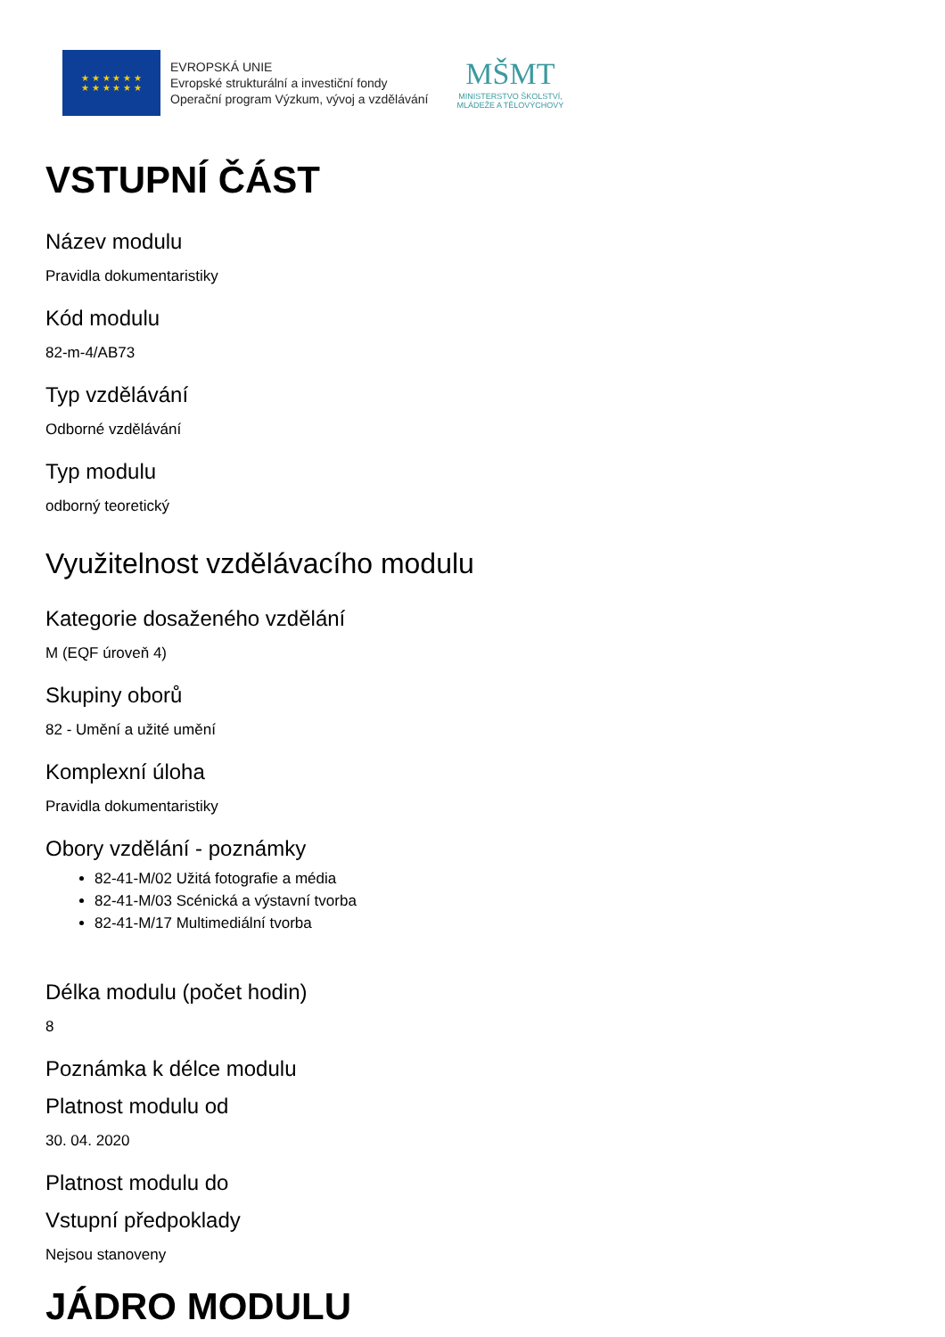★ ★ ★ ★ ★ ★
★ ★ ★ ★ ★ ★
EVROPSKÁ UNIE
Evropské strukturální a investiční fondy
Operační program Výzkum, vývoj a vzdělávání
MŠMT
MINISTERSTVO ŠKOLSTVÍ,
MLÁDEŽE A TĚLOVÝCHOVY
VSTUPNÍ ČÁST
Název modulu
Pravidla dokumentaristiky
Kód modulu
82-m-4/AB73
Typ vzdělávání
Odborné vzdělávání
Typ modulu
odborný teoretický
Využitelnost vzdělávacího modulu
Kategorie dosaženého vzdělání
M (EQF úroveň 4)
Skupiny oborů
82 - Umění a užité umění
Komplexní úloha
Pravidla dokumentaristiky
Obory vzdělání - poznámky
82-41-M/02 Užitá fotografie a média
82-41-M/03 Scénická a výstavní tvorba
82-41-M/17 Multimediální tvorba
Délka modulu (počet hodin)
8
Poznámka k délce modulu
Platnost modulu od
30. 04. 2020
Platnost modulu do
Vstupní předpoklady
Nejsou stanoveny
JÁDRO MODULU